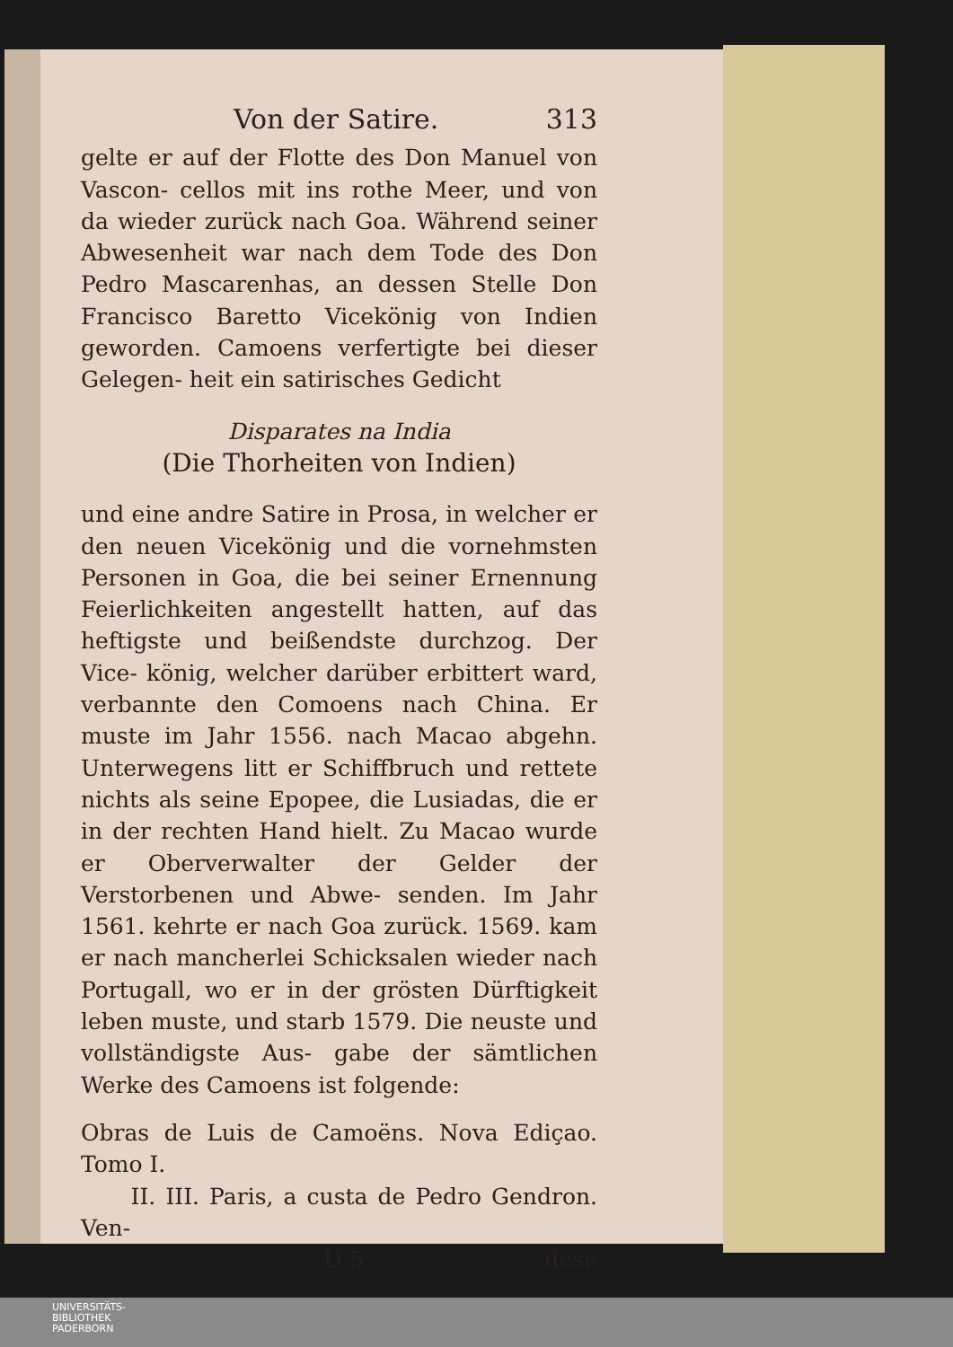Von der Satire. 313
gelte er auf der Flotte des Don Manuel von Vascon- cellos mit ins rothe Meer, und von da wieder zurück nach Goa. Während seiner Abwesenheit war nach dem Tode des Don Pedro Mascarenhas, an dessen Stelle Don Francisco Baretto Vicekönig von Indien geworden. Camoens verfertigte bei dieser Gelegen- heit ein satirisches Gedicht
Disparates na India
(Die Thorheiten von Indien)
und eine andre Satire in Prosa, in welcher er den neuen Vicekönig und die vornehmsten Personen in Goa, die bei seiner Ernennung Feierlichkeiten angestellt hatten, auf das heftigste und beißendste durchzog. Der Vice- könig, welcher darüber erbittert ward, verbannte den Comoens nach China. Er muste im Jahr 1556. nach Macao abgehn. Unterwegens litt er Schiffbruch und rettete nichts als seine Epopee, die Lusiadas, die er in der rechten Hand hielt. Zu Macao wurde er Oberverwalter der Gelder der Verstorbenen und Abwe- senden. Im Jahr 1561. kehrte er nach Goa zurück. 1569. kam er nach mancherlei Schicksalen wieder nach Portugall, wo er in der grösten Dürftigkeit leben muste, und starb 1579. Die neuste und vollständigste Aus- gabe der sämtlichen Werke des Camoens ist folgende:
Obras de Luis de Camoëns. Nova Ediçao. Tomo I.
II. III. Paris, a custa de Pedro Gendron. Ven-
U 5 dese
UNIVERSITÄTS-
BIBLIOTHEK
PADERBORN